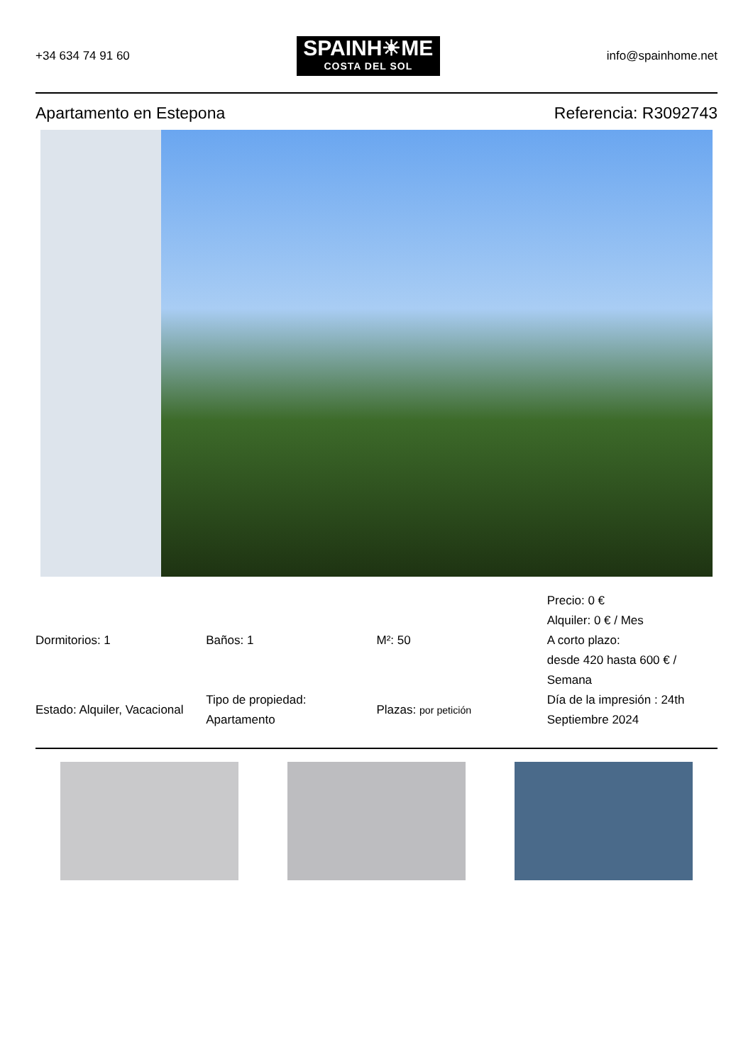+34 634 74 91 60
SPAINH☀ME
COSTA DEL SOL
info@spainhome.net
Apartamento en Estepona Referencia: R3092743
| Dormitorios: 1 | Baños: 1 | M²: 50 | Precio: 0 € Alquiler: 0 € / Mes A corto plazo: desde 420 hasta 600 € / Semana |
| Estado: Alquiler, Vacacional | Tipo de propiedad: Apartamento | Plazas: por petición | Día de la impresión : 24th Septiembre 2024 |